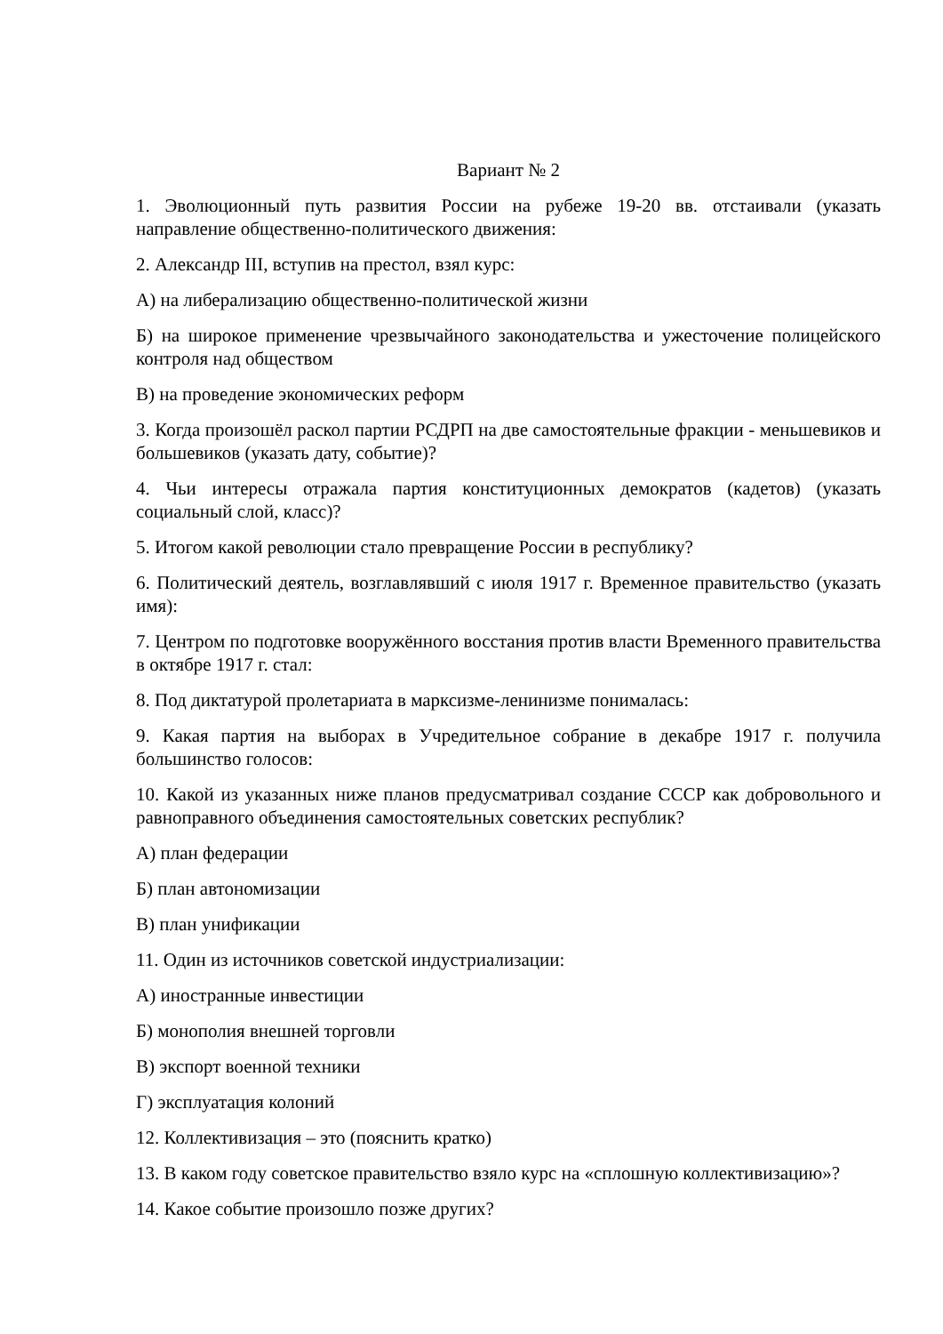Вариант № 2
1. Эволюционный путь развития России на рубеже 19-20 вв. отстаивали (указать направление общественно-политического движения:
2. Александр III, вступив на престол, взял курс:
А) на либерализацию общественно-политической жизни
Б) на широкое применение чрезвычайного законодательства и ужесточение полицейского контроля над обществом
В) на проведение экономических реформ
3. Когда произошёл раскол партии РСДРП на две самостоятельные фракции - меньшевиков и большевиков (указать дату, событие)?
4. Чьи интересы отражала партия конституционных демократов (кадетов) (указать социальный слой, класс)?
5. Итогом какой революции стало превращение России в республику?
6. Политический деятель, возглавлявший с июля 1917 г. Временное правительство (указать имя):
7. Центром по подготовке вооружённого восстания против власти Временного правительства в октябре 1917 г. стал:
8. Под диктатурой пролетариата в марксизме-ленинизме понималась:
9. Какая партия на выборах в Учредительное собрание в декабре 1917 г. получила большинство голосов:
10. Какой из указанных ниже планов предусматривал создание СССР как добровольного и равноправного объединения самостоятельных советских республик?
А) план федерации
Б) план автономизации
В) план унификации
11. Один из источников советской индустриализации:
А) иностранные инвестиции
Б) монополия внешней торговли
В) экспорт военной техники
Г) эксплуатация колоний
12. Коллективизация – это (пояснить кратко)
13. В каком году советское правительство взяло курс на «сплошную коллективизацию»?
14. Какое событие произошло позже других?